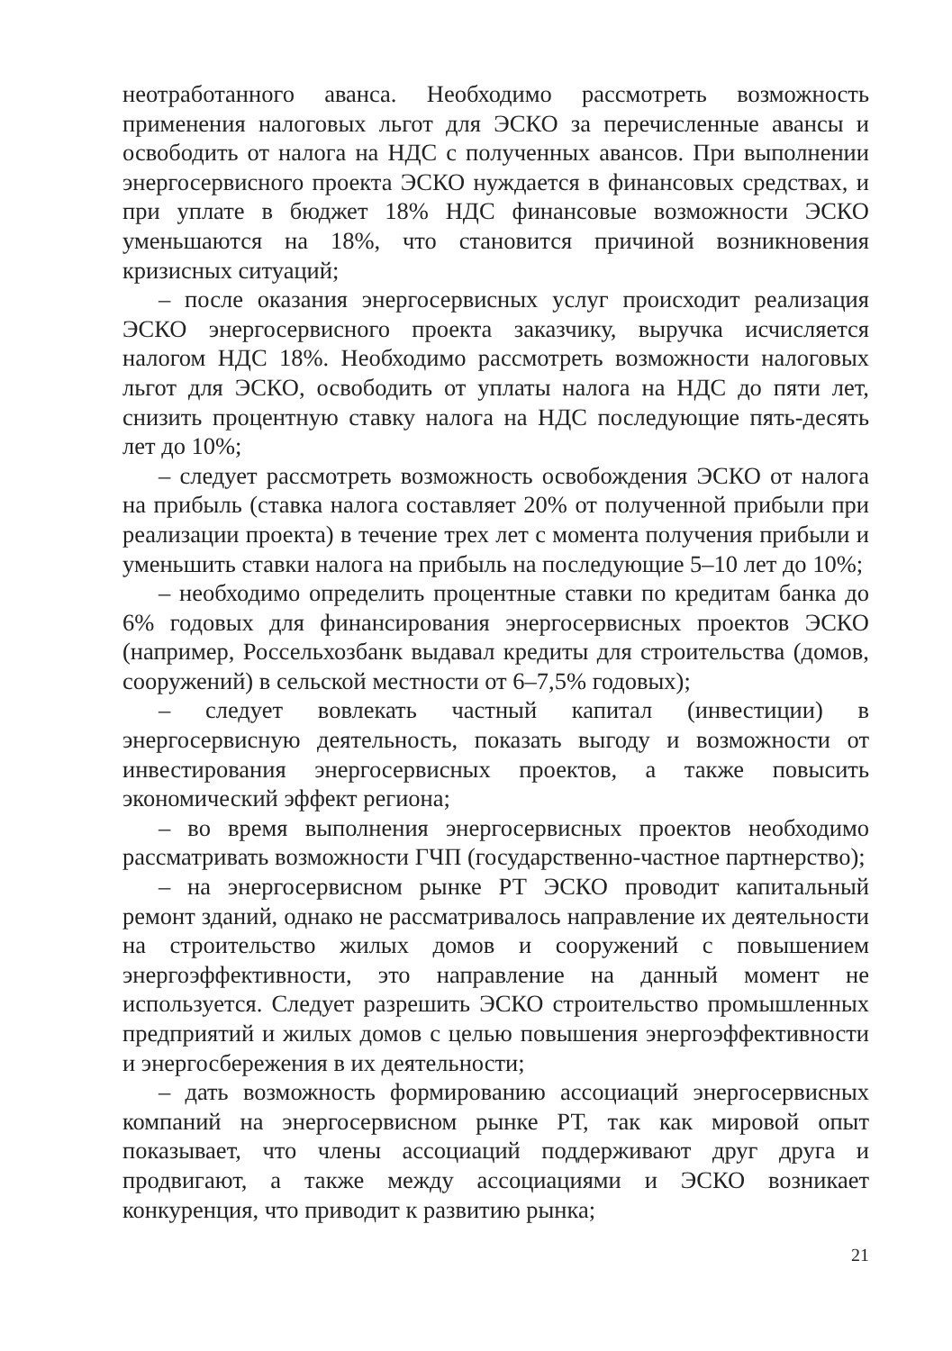неотработанного аванса. Необходимо рассмотреть возможность применения налоговых льгот для ЭСКО за перечисленные авансы и освободить от налога на НДС с полученных авансов. При выполнении энергосервисного проекта ЭСКО нуждается в финансовых средствах, и при уплате в бюджет 18% НДС финансовые возможности ЭСКО уменьшаются на 18%, что становится причиной возникновения кризисных ситуаций;
– после оказания энергосервисных услуг происходит реализация ЭСКО энергосервисного проекта заказчику, выручка исчисляется налогом НДС 18%. Необходимо рассмотреть возможности налоговых льгот для ЭСКО, освободить от уплаты налога на НДС до пяти лет, снизить процентную ставку налога на НДС последующие пять-десять лет до 10%;
– следует рассмотреть возможность освобождения ЭСКО от налога на прибыль (ставка налога составляет 20% от полученной прибыли при реализации проекта) в течение трех лет с момента получения прибыли и уменьшить ставки налога на прибыль на последующие 5–10 лет до 10%;
– необходимо определить процентные ставки по кредитам банка до 6% годовых для финансирования энергосервисных проектов ЭСКО (например, Россельхозбанк выдавал кредиты для строительства (домов, сооружений) в сельской местности от 6–7,5% годовых);
– следует вовлекать частный капитал (инвестиции) в энергосервисную деятельность, показать выгоду и возможности от инвестирования энергосервисных проектов, а также повысить экономический эффект региона;
– во время выполнения энергосервисных проектов необходимо рассматривать возможности ГЧП (государственно-частное партнерство);
– на энергосервисном рынке РТ ЭСКО проводит капитальный ремонт зданий, однако не рассматривалось направление их деятельности на строительство жилых домов и сооружений с повышением энергоэффективности, это направление на данный момент не используется. Следует разрешить ЭСКО строительство промышленных предприятий и жилых домов с целью повышения энергоэффективности и энергосбережения в их деятельности;
– дать возможность формированию ассоциаций энергосервисных компаний на энергосервисном рынке РТ, так как мировой опыт показывает, что члены ассоциаций поддерживают друг друга и продвигают, а также между ассоциациями и ЭСКО возникает конкуренция, что приводит к развитию рынка;
21